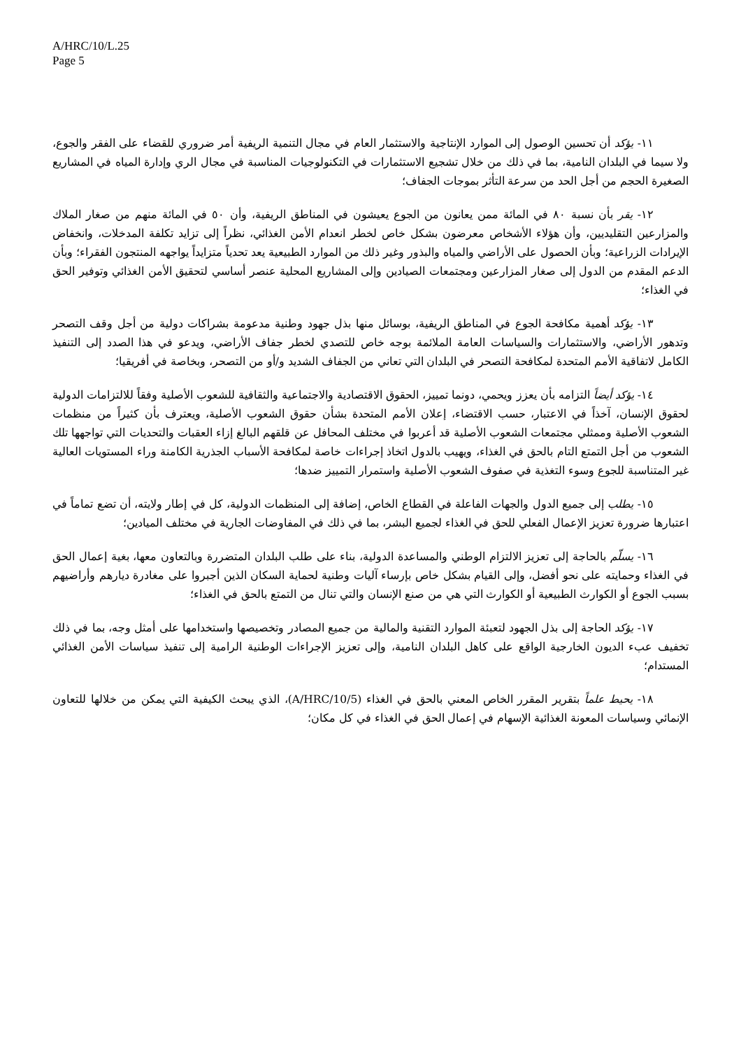A/HRC/10/L.25
Page 5
١١- يؤكد أن تحسين الوصول إلى الموارد الإنتاجية والاستثمار العام في مجال التنمية الريفية أمر ضروري للقضاء على الفقر والجوع، ولا سيما في البلدان النامية، بما في ذلك من خلال تشجيع الاستثمارات في التكنولوجيات المناسبة في مجال الري وإدارة المياه في المشاريع الصغيرة الحجم من أجل الحد من سرعة التأثر بموجات الجفاف؛
١٢- يقر بأن نسبة ٨٠ في المائة ممن يعانون من الجوع يعيشون في المناطق الريفية، وأن ٥٠ في المائة منهم من صغار الملاك والمزارعين التقليديين، وأن هؤلاء الأشخاص معرضون بشكل خاص لخطر انعدام الأمن الغذائي، نظراً إلى تزايد تكلفة المدخلات، وانخفاض الإيرادات الزراعية؛ وبأن الحصول على الأراضي والمياه والبذور وغير ذلك من الموارد الطبيعية يعد تحدياً متزايداً يواجهه المنتجون الفقراء؛ وبأن الدعم المقدم من الدول إلى صغار المزارعين ومجتمعات الصيادين وإلى المشاريع المحلية عنصر أساسي لتحقيق الأمن الغذائي وتوفير الحق في الغذاء؛
١٣- يؤكد أهمية مكافحة الجوع في المناطق الريفية، بوسائل منها بذل جهود وطنية مدعومة بشراكات دولية من أجل وقف التصحر وتدهور الأراضي، والاستثمارات والسياسات العامة الملائمة بوجه خاص للتصدي لخطر جفاف الأراضي، ويدعو في هذا الصدد إلى التنفيذ الكامل لاتفاقية الأمم المتحدة لمكافحة التصحر في البلدان التي تعاني من الجفاف الشديد و/أو من التصحر، وبخاصة في أفريقيا؛
١٤- يؤكد أيضاً التزامه بأن يعزز ويحمي، دونما تمييز، الحقوق الاقتصادية والاجتماعية والثقافية للشعوب الأصلية وفقاً للالتزامات الدولية لحقوق الإنسان، آخذاً في الاعتبار، حسب الاقتضاء، إعلان الأمم المتحدة بشأن حقوق الشعوب الأصلية، ويعترف بأن كثيراً من منظمات الشعوب الأصلية وممثلي مجتمعات الشعوب الأصلية قد أعربوا في مختلف المحافل عن قلقهم البالغ إزاء العقبات والتحديات التي تواجهها تلك الشعوب من أجل التمتع التام بالحق في الغذاء، ويهيب بالدول اتخاذ إجراءات خاصة لمكافحة الأسباب الجذرية الكامنة وراء المستويات العالية غير المتناسبة للجوع وسوء التغذية في صفوف الشعوب الأصلية واستمرار التمييز ضدها؛
١٥- يطلب إلى جميع الدول والجهات الفاعلة في القطاع الخاص، إضافة إلى المنظمات الدولية، كل في إطار ولايته، أن تضع تماماً في اعتبارها ضرورة تعزيز الإعمال الفعلي للحق في الغذاء لجميع البشر، بما في ذلك في المفاوضات الجارية في مختلف الميادين؛
١٦- يسلّم بالحاجة إلى تعزيز الالتزام الوطني والمساعدة الدولية، بناء على طلب البلدان المتضررة وبالتعاون معها، بغية إعمال الحق في الغذاء وحمايته على نحو أفضل، وإلى القيام بشكل خاص بإرساء آليات وطنية لحماية السكان الذين أجبروا على مغادرة ديارهم وأراضيهم بسبب الجوع أو الكوارث الطبيعية أو الكوارث التي هي من صنع الإنسان والتي تنال من التمتع بالحق في الغذاء؛
١٧- يؤكد الحاجة إلى بذل الجهود لتعبئة الموارد التقنية والمالية من جميع المصادر وتخصيصها واستخدامها على أمثل وجه، بما في ذلك تخفيف عبء الديون الخارجية الواقع على كاهل البلدان النامية، وإلى تعزيز الإجراءات الوطنية الرامية إلى تنفيذ سياسات الأمن الغذائي المستدام؛
١٨- يحيط علماً بتقرير المقرر الخاص المعني بالحق في الغذاء (A/HRC/10/5)، الذي يبحث الكيفية التي يمكن من خلالها للتعاون الإنمائي وسياسات المعونة الغذائية الإسهام في إعمال الحق في الغذاء في كل مكان؛